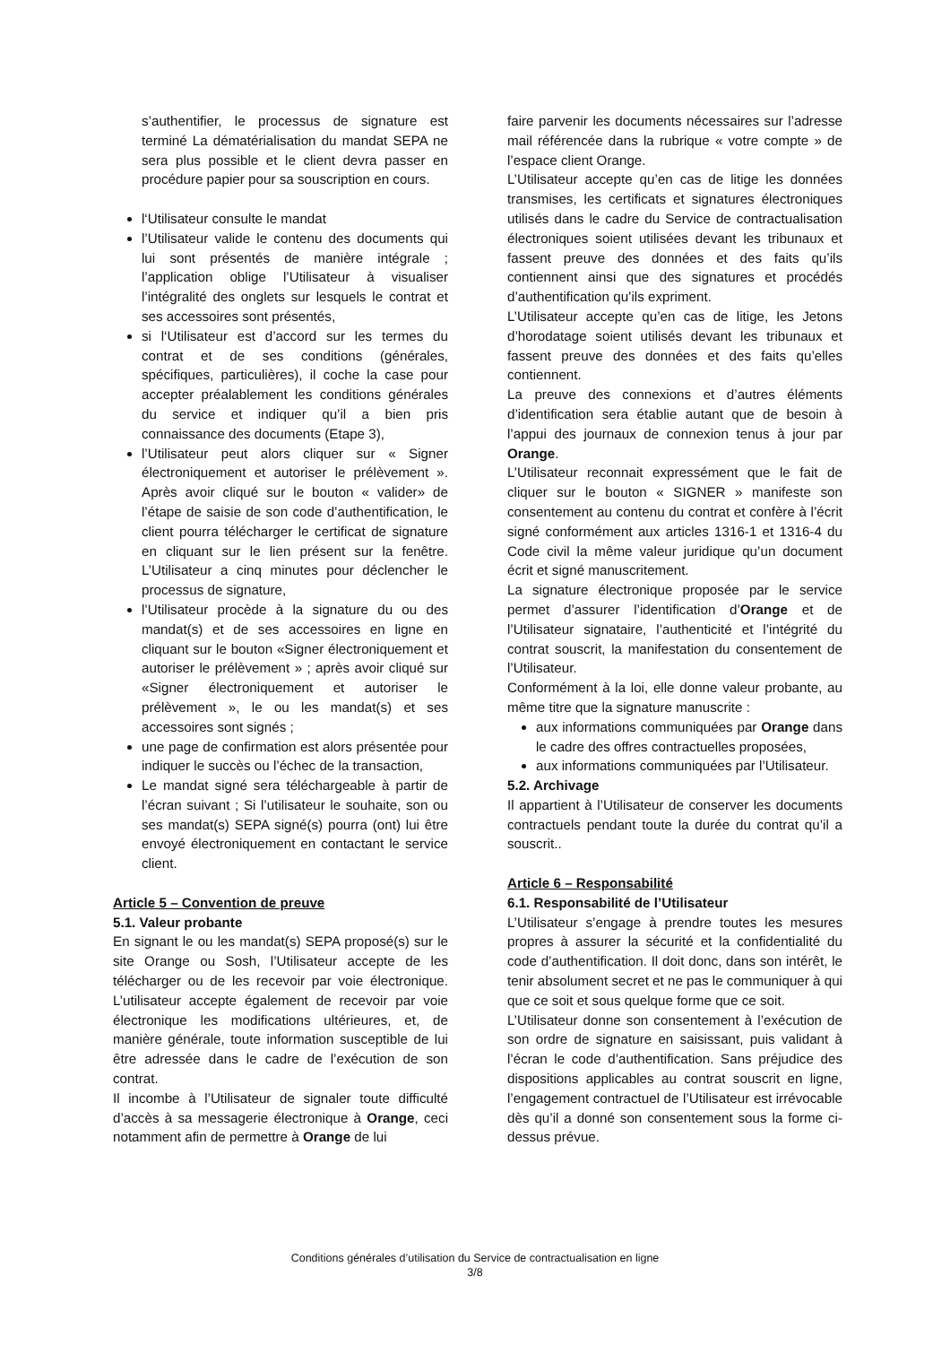s’authentifier, le processus de signature est terminé La dématérialisation du mandat SEPA ne sera plus possible et le client devra passer en procédure papier pour sa souscription en cours.
l‘Utilisateur consulte le mandat
l’Utilisateur valide le contenu des documents qui lui sont présentés de manière intégrale ; l’application oblige l’Utilisateur à visualiser l’intégralité des onglets sur lesquels le contrat et ses accessoires sont présentés,
si l‘Utilisateur est d’accord sur les termes du contrat et de ses conditions (générales, spécifiques, particulières), il coche la case pour accepter préalablement les conditions générales du service et indiquer qu’il a bien pris connaissance des documents (Etape 3),
l’Utilisateur peut alors cliquer sur « Signer électroniquement et autoriser le prélèvement ». Après avoir cliqué sur le bouton « valider» de l’étape de saisie de son code d’authentification, le client pourra télécharger le certificat de signature en cliquant sur le lien présent sur la fenêtre. L’Utilisateur a cinq minutes pour déclencher le processus de signature,
l’Utilisateur procède à la signature du ou des mandat(s) et de ses accessoires en ligne en cliquant sur le bouton «Signer électroniquement et autoriser le prélèvement » ; après avoir cliqué sur «Signer électroniquement et autoriser le prélèvement », le ou les mandat(s) et ses accessoires sont signés ;
une page de confirmation est alors présentée pour indiquer le succès ou l’échec de la transaction,
Le mandat signé sera téléchargeable à partir de l’écran suivant ; Si l’utilisateur le souhaite, son ou ses mandat(s) SEPA signé(s) pourra (ont) lui être envoyé électroniquement en contactant le service client.
Article 5 – Convention de preuve
5.1. Valeur probante
En signant le ou les mandat(s) SEPA proposé(s) sur le site Orange ou Sosh, l’Utilisateur accepte de les télécharger ou de les recevoir par voie électronique. L’utilisateur accepte également de recevoir par voie électronique les modifications ultérieures, et, de manière générale, toute information susceptible de lui être adressée dans le cadre de l’exécution de son contrat.
Il incombe à l’Utilisateur de signaler toute difficulté d’accès à sa messagerie électronique à Orange, ceci notamment afin de permettre à Orange de lui
faire parvenir les documents nécessaires sur l’adresse mail référencée dans la rubrique « votre compte » de l’espace client Orange.
L’Utilisateur accepte qu’en cas de litige les données transmises, les certificats et signatures électroniques utilisés dans le cadre du Service de contractualisation électroniques soient utilisées devant les tribunaux et fassent preuve des données et des faits qu’ils contiennent ainsi que des signatures et procédés d’authentification qu’ils expriment.
L’Utilisateur accepte qu’en cas de litige, les Jetons d’horodatage soient utilisés devant les tribunaux et fassent preuve des données et des faits qu’elles contiennent.
La preuve des connexions et d’autres éléments d’identification sera établie autant que de besoin à l’appui des journaux de connexion tenus à jour par Orange.
L’Utilisateur reconnait expressément que le fait de cliquer sur le bouton « SIGNER » manifeste son consentement au contenu du contrat et confère à l’écrit signé conformément aux articles 1316-1 et 1316-4 du Code civil la même valeur juridique qu’un document écrit et signé manuscritement.
La signature électronique proposée par le service permet d’assurer l’identification d’Orange et de l’Utilisateur signataire, l’authenticité et l’intégrité du contrat souscrit, la manifestation du consentement de l’Utilisateur.
Conformément à la loi, elle donne valeur probante, au même titre que la signature manuscrite :
aux informations communiquées par Orange dans le cadre des offres contractuelles proposées,
aux informations communiquées par l’Utilisateur.
5.2. Archivage
Il appartient à l’Utilisateur de conserver les documents contractuels pendant toute la durée du contrat qu’il a souscrit..
Article 6 – Responsabilité
6.1. Responsabilité de l’Utilisateur
L’Utilisateur s’engage à prendre toutes les mesures propres à assurer la sécurité et la confidentialité du code d’authentification. Il doit donc, dans son intérêt, le tenir absolument secret et ne pas le communiquer à qui que ce soit et sous quelque forme que ce soit.
L’Utilisateur donne son consentement à l’exécution de son ordre de signature en saisissant, puis validant à l’écran le code d’authentification. Sans préjudice des dispositions applicables au contrat souscrit en ligne, l’engagement contractuel de l’Utilisateur est irrévocable dès qu’il a donné son consentement sous la forme ci-dessus prévue.
Conditions générales d’utilisation du Service de contractualisation en ligne
3/8